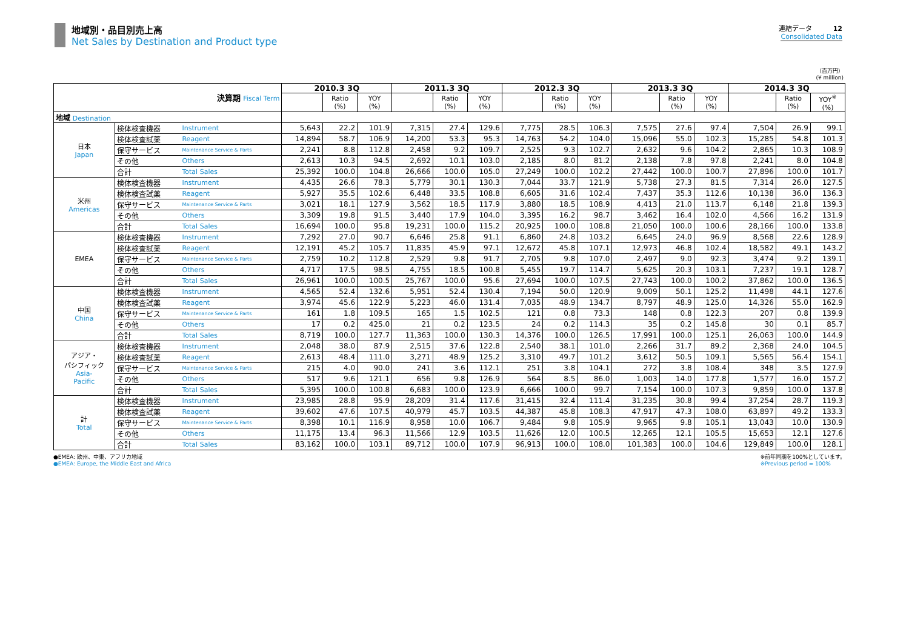地域別・品目別売上高
Net Sales by Destination and Product type
連結データ 12
Consolidated Data
（百万円）
(¥ million)
| 決算期 Fiscal Term | | | 2010.3 3Q | | | 2011.3 3Q | | | 2012.3 3Q | | | 2013.3 3Q | | | 2014.3 3Q | | |
| --- | --- | --- | --- | --- | --- | --- | --- | --- | --- | --- | --- | --- | --- | --- | --- | --- | --- |
| | | | | Ratio (%) | YOY (%) | | Ratio (%) | YOY (%) | | Ratio (%) | YOY (%) | | Ratio (%) | YOY (%) | | Ratio (%) | YOY<sup>※</sup> (%) |
| 地域 Destination | | | | | | | | | | | | | | | | | |
| 日本 Japan | 検体検査機器 | Instrument | 5,643 | 22.2 | 101.9 | 7,315 | 27.4 | 129.6 | 7,775 | 28.5 | 106.3 | 7,575 | 27.6 | 97.4 | 7,504 | 26.9 | 99.1 |
| | 検体検査試薬 | Reagent | 14,894 | 58.7 | 106.9 | 14,200 | 53.3 | 95.3 | 14,763 | 54.2 | 104.0 | 15,096 | 55.0 | 102.3 | 15,285 | 54.8 | 101.3 |
| | 保守サービス | Maintenance Service & Parts | 2,241 | 8.8 | 112.8 | 2,458 | 9.2 | 109.7 | 2,525 | 9.3 | 102.7 | 2,632 | 9.6 | 104.2 | 2,865 | 10.3 | 108.9 |
| | その他 | Others | 2,613 | 10.3 | 94.5 | 2,692 | 10.1 | 103.0 | 2,185 | 8.0 | 81.2 | 2,138 | 7.8 | 97.8 | 2,241 | 8.0 | 104.8 |
| | 合計 | Total Sales | 25,392 | 100.0 | 104.8 | 26,666 | 100.0 | 105.0 | 27,249 | 100.0 | 102.2 | 27,442 | 100.0 | 100.7 | 27,896 | 100.0 | 101.7 |
| 米州 Americas | 検体検査機器 | Instrument | 4,435 | 26.6 | 78.3 | 5,779 | 30.1 | 130.3 | 7,044 | 33.7 | 121.9 | 5,738 | 27.3 | 81.5 | 7,314 | 26.0 | 127.5 |
| | 検体検査試薬 | Reagent | 5,927 | 35.5 | 102.6 | 6,448 | 33.5 | 108.8 | 6,605 | 31.6 | 102.4 | 7,437 | 35.3 | 112.6 | 10,138 | 36.0 | 136.3 |
| | 保守サービス | Maintenance Service & Parts | 3,021 | 18.1 | 127.9 | 3,562 | 18.5 | 117.9 | 3,880 | 18.5 | 108.9 | 4,413 | 21.0 | 113.7 | 6,148 | 21.8 | 139.3 |
| | その他 | Others | 3,309 | 19.8 | 91.5 | 3,440 | 17.9 | 104.0 | 3,395 | 16.2 | 98.7 | 3,462 | 16.4 | 102.0 | 4,566 | 16.2 | 131.9 |
| | 合計 | Total Sales | 16,694 | 100.0 | 95.8 | 19,231 | 100.0 | 115.2 | 20,925 | 100.0 | 108.8 | 21,050 | 100.0 | 100.6 | 28,166 | 100.0 | 133.8 |
| EMEA | 検体検査機器 | Instrument | 7,292 | 27.0 | 90.7 | 6,646 | 25.8 | 91.1 | 6,860 | 24.8 | 103.2 | 6,645 | 24.0 | 96.9 | 8,568 | 22.6 | 128.9 |
| | 検体検査試薬 | Reagent | 12,191 | 45.2 | 105.7 | 11,835 | 45.9 | 97.1 | 12,672 | 45.8 | 107.1 | 12,973 | 46.8 | 102.4 | 18,582 | 49.1 | 143.2 |
| | 保守サービス | Maintenance Service & Parts | 2,759 | 10.2 | 112.8 | 2,529 | 9.8 | 91.7 | 2,705 | 9.8 | 107.0 | 2,497 | 9.0 | 92.3 | 3,474 | 9.2 | 139.1 |
| | その他 | Others | 4,717 | 17.5 | 98.5 | 4,755 | 18.5 | 100.8 | 5,455 | 19.7 | 114.7 | 5,625 | 20.3 | 103.1 | 7,237 | 19.1 | 128.7 |
| | 合計 | Total Sales | 26,961 | 100.0 | 100.5 | 25,767 | 100.0 | 95.6 | 27,694 | 100.0 | 107.5 | 27,743 | 100.0 | 100.2 | 37,862 | 100.0 | 136.5 |
| 中国 China | 検体検査機器 | Instrument | 4,565 | 52.4 | 132.6 | 5,951 | 52.4 | 130.4 | 7,194 | 50.0 | 120.9 | 9,009 | 50.1 | 125.2 | 11,498 | 44.1 | 127.6 |
| | 検体検査試薬 | Reagent | 3,974 | 45.6 | 122.9 | 5,223 | 46.0 | 131.4 | 7,035 | 48.9 | 134.7 | 8,797 | 48.9 | 125.0 | 14,326 | 55.0 | 162.9 |
| | 保守サービス | Maintenance Service & Parts | 161 | 1.8 | 109.5 | 165 | 1.5 | 102.5 | 121 | 0.8 | 73.3 | 148 | 0.8 | 122.3 | 207 | 0.8 | 139.9 |
| | その他 | Others | 17 | 0.2 | 425.0 | 21 | 0.2 | 123.5 | 24 | 0.2 | 114.3 | 35 | 0.2 | 145.8 | 30 | 0.1 | 85.7 |
| | 合計 | Total Sales | 8,719 | 100.0 | 127.7 | 11,363 | 100.0 | 130.3 | 14,376 | 100.0 | 126.5 | 17,991 | 100.0 | 125.1 | 26,063 | 100.0 | 144.9 |
| アジア・ パシフィック Asia- Pacific | 検体検査機器 | Instrument | 2,048 | 38.0 | 87.9 | 2,515 | 37.6 | 122.8 | 2,540 | 38.1 | 101.0 | 2,266 | 31.7 | 89.2 | 2,368 | 24.0 | 104.5 |
| | 検体検査試薬 | Reagent | 2,613 | 48.4 | 111.0 | 3,271 | 48.9 | 125.2 | 3,310 | 49.7 | 101.2 | 3,612 | 50.5 | 109.1 | 5,565 | 56.4 | 154.1 |
| | 保守サービス | Maintenance Service & Parts | 215 | 4.0 | 90.0 | 241 | 3.6 | 112.1 | 251 | 3.8 | 104.1 | 272 | 3.8 | 108.4 | 348 | 3.5 | 127.9 |
| | その他 | Others | 517 | 9.6 | 121.1 | 656 | 9.8 | 126.9 | 564 | 8.5 | 86.0 | 1,003 | 14.0 | 177.8 | 1,577 | 16.0 | 157.2 |
| | 合計 | Total Sales | 5,395 | 100.0 | 100.8 | 6,683 | 100.0 | 123.9 | 6,666 | 100.0 | 99.7 | 7,154 | 100.0 | 107.3 | 9,859 | 100.0 | 137.8 |
| 計 Total | 検体検査機器 | Instrument | 23,985 | 28.8 | 95.9 | 28,209 | 31.4 | 117.6 | 31,415 | 32.4 | 111.4 | 31,235 | 30.8 | 99.4 | 37,254 | 28.7 | 119.3 |
| | 検体検査試薬 | Reagent | 39,602 | 47.6 | 107.5 | 40,979 | 45.7 | 103.5 | 44,387 | 45.8 | 108.3 | 47,917 | 47.3 | 108.0 | 63,897 | 49.2 | 133.3 |
| | 保守サービス | Maintenance Service & Parts | 8,398 | 10.1 | 116.9 | 8,958 | 10.0 | 106.7 | 9,484 | 9.8 | 105.9 | 9,965 | 9.8 | 105.1 | 13,043 | 10.0 | 130.9 |
| | その他 | Others | 11,175 | 13.4 | 96.3 | 11,566 | 12.9 | 103.5 | 11,626 | 12.0 | 100.5 | 12,265 | 12.1 | 105.5 | 15,653 | 12.1 | 127.6 |
| | 合計 | Total Sales | 83,162 | 100.0 | 103.1 | 89,712 | 100.0 | 107.9 | 96,913 | 100.0 | 108.0 | 101,383 | 100.0 | 104.6 | 129,849 | 100.0 | 128.1 |
●EMEA: 欧州、中東、アフリカ地域
●EMEA: Europe, the Middle East and Africa
※前年同期を100%としています。
※Previous period = 100%